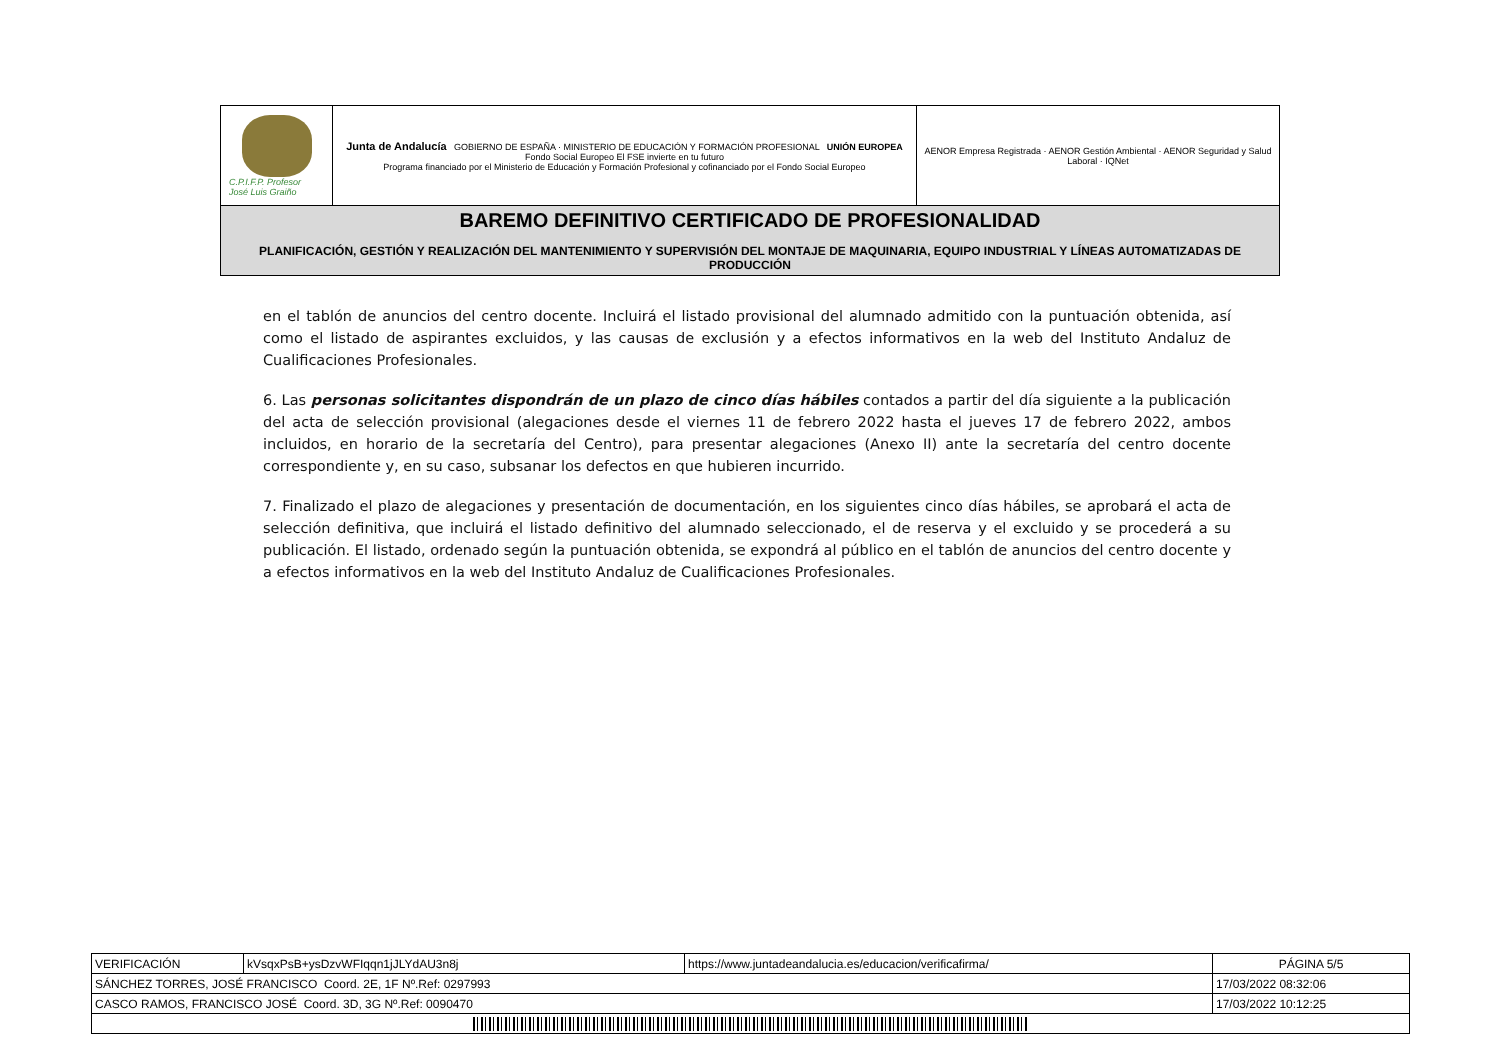| C.P.I.F.P. Profesor José Luis Graiño | Junta de Andalucía GOBIERNO DE ESPAÑA · MINISTERIO DE EDUCACIÓN Y FORMACIÓN PROFESIONAL UNIÓN EUROPEA Fondo Social Europeo El FSE invierte en tu futuro Programa financiado por el Ministerio de Educación y Formación Profesional y cofinanciado por el Fondo Social Europeo | AENOR Empresa Registrada · AENOR Gestión Ambiental · AENOR Seguridad y Salud Laboral · IQNet |
| BAREMO DEFINITIVO CERTIFICADO DE PROFESIONALIDAD PLANIFICACIÓN, GESTIÓN Y REALIZACIÓN DEL MANTENIMIENTO Y SUPERVISIÓN DEL MONTAJE DE MAQUINARIA, EQUIPO INDUSTRIAL Y LÍNEAS AUTOMATIZADAS DE PRODUCCIÓN | | |
en el tablón de anuncios del centro docente. Incluirá el listado provisional del alumnado admitido con la puntuación obtenida, así como el listado de aspirantes excluidos, y las causas de exclusión y a efectos informativos en la web del Instituto Andaluz de Cualificaciones Profesionales.
6. Las personas solicitantes dispondrán de un plazo de cinco días hábiles contados a partir del día siguiente a la publicación del acta de selección provisional (alegaciones desde el viernes 11 de febrero 2022 hasta el jueves 17 de febrero 2022, ambos incluidos, en horario de la secretaría del Centro), para presentar alegaciones (Anexo II) ante la secretaría del centro docente correspondiente y, en su caso, subsanar los defectos en que hubieren incurrido.
7. Finalizado el plazo de alegaciones y presentación de documentación, en los siguientes cinco días hábiles, se aprobará el acta de selección definitiva, que incluirá el listado definitivo del alumnado seleccionado, el de reserva y el excluido y se procederá a su publicación. El listado, ordenado según la puntuación obtenida, se expondrá al público en el tablón de anuncios del centro docente y a efectos informativos en la web del Instituto Andaluz de Cualificaciones Profesionales.
| VERIFICACIÓN | kVsqxPsB+ysDzvWFIqqn1jJLYdAU3n8j | https://www.juntadeandalucia.es/educacion/verificafirma/ | PÁGINA 5/5 |
| SÁNCHEZ TORRES, JOSÉ FRANCISCO Coord. 2E, 1F Nº.Ref: 0297993 | | | 17/03/2022 08:32:06 |
| CASCO RAMOS, FRANCISCO JOSÉ Coord. 3D, 3G Nº.Ref: 0090470 | | | 17/03/2022 10:12:25 |